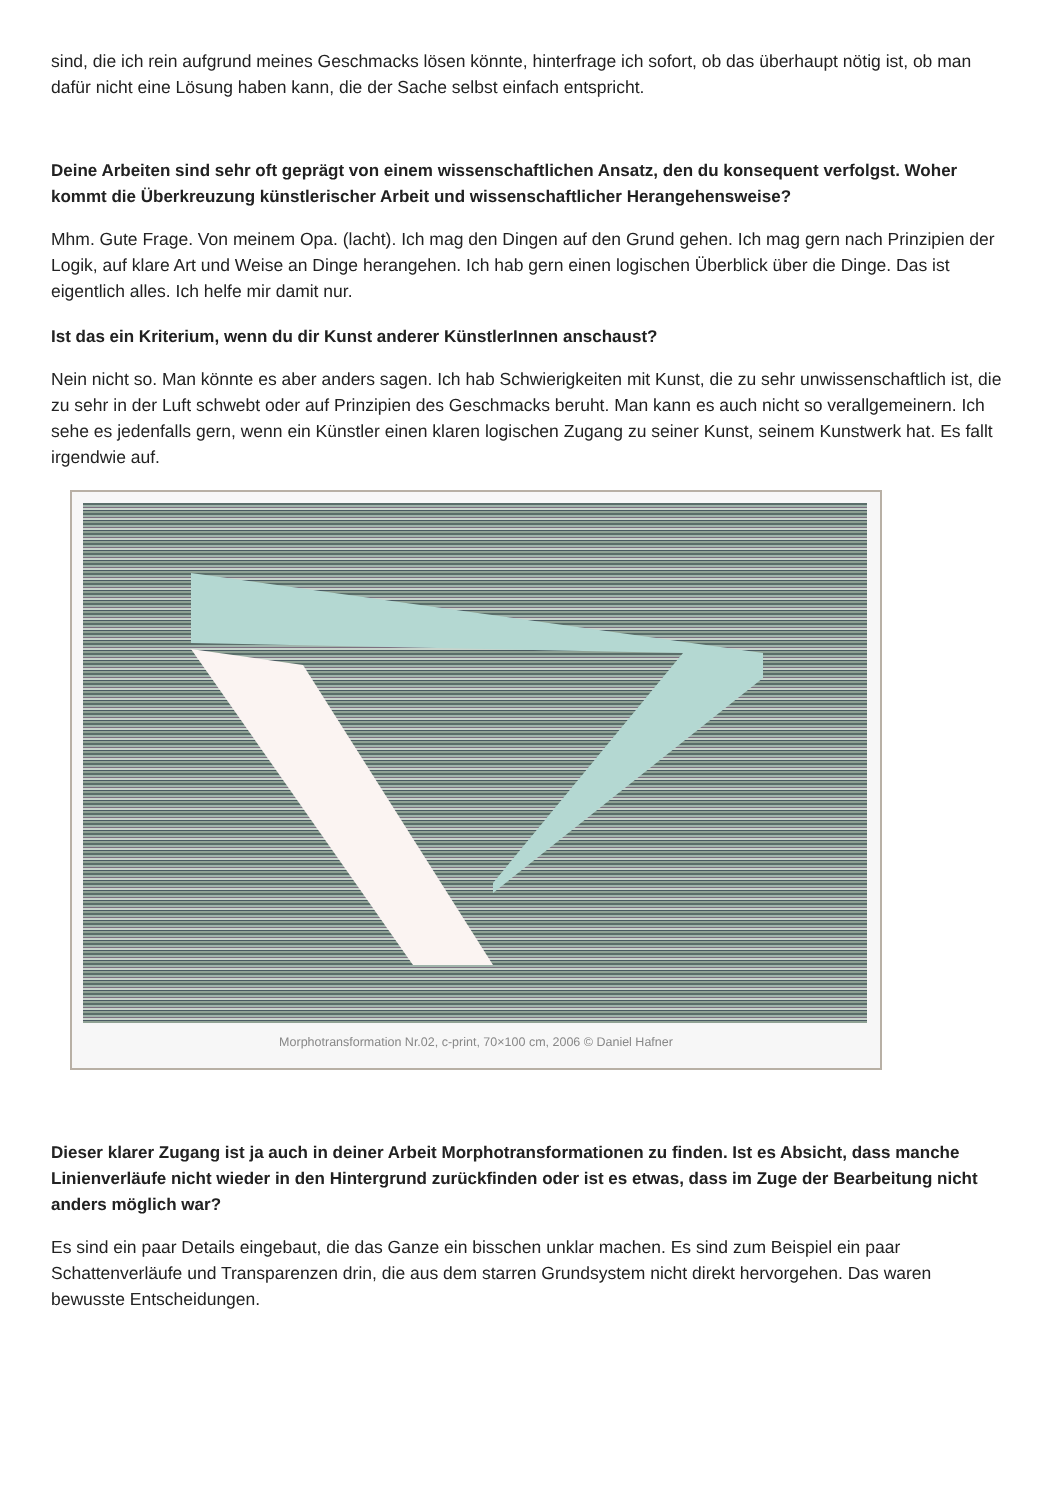sind, die ich rein aufgrund meines Geschmacks lösen könnte, hinterfrage ich sofort, ob das überhaupt nötig ist, ob man dafür nicht eine Lösung haben kann, die der Sache selbst einfach entspricht.
Deine Arbeiten sind sehr oft geprägt von einem wissenschaftlichen Ansatz, den du konsequent verfolgst. Woher kommt die Überkreuzung künstlerischer Arbeit und wissenschaftlicher Herangehensweise?
Mhm. Gute Frage. Von meinem Opa. (lacht). Ich mag den Dingen auf den Grund gehen. Ich mag gern nach Prinzipien der Logik, auf klare Art und Weise an Dinge herangehen. Ich hab gern einen logischen Überblick über die Dinge. Das ist eigentlich alles. Ich helfe mir damit nur.
Ist das ein Kriterium, wenn du dir Kunst anderer KünstlerInnen anschaust?
Nein nicht so. Man könnte es aber anders sagen. Ich hab Schwierigkeiten mit Kunst, die zu sehr unwissenschaftlich ist, die zu sehr in der Luft schwebt oder auf Prinzipien des Geschmacks beruht. Man kann es auch nicht so verallgemeinern. Ich sehe es jedenfalls gern, wenn ein Künstler einen klaren logischen Zugang zu seiner Kunst, seinem Kunstwerk hat. Es fallt irgendwie auf.
Morphotransformation Nr.02, c-print, 70×100 cm, 2006 © Daniel Hafner
Dieser klarer Zugang ist ja auch in deiner Arbeit Morphotransformationen zu finden. Ist es Absicht, dass manche Linienverläufe nicht wieder in den Hintergrund zurückfinden oder ist es etwas, dass im Zuge der Bearbeitung nicht anders möglich war?
Es sind ein paar Details eingebaut, die das Ganze ein bisschen unklar machen. Es sind zum Beispiel ein paar Schattenverläufe und Transparenzen drin, die aus dem starren Grundsystem nicht direkt hervorgehen. Das waren bewusste Entscheidungen.